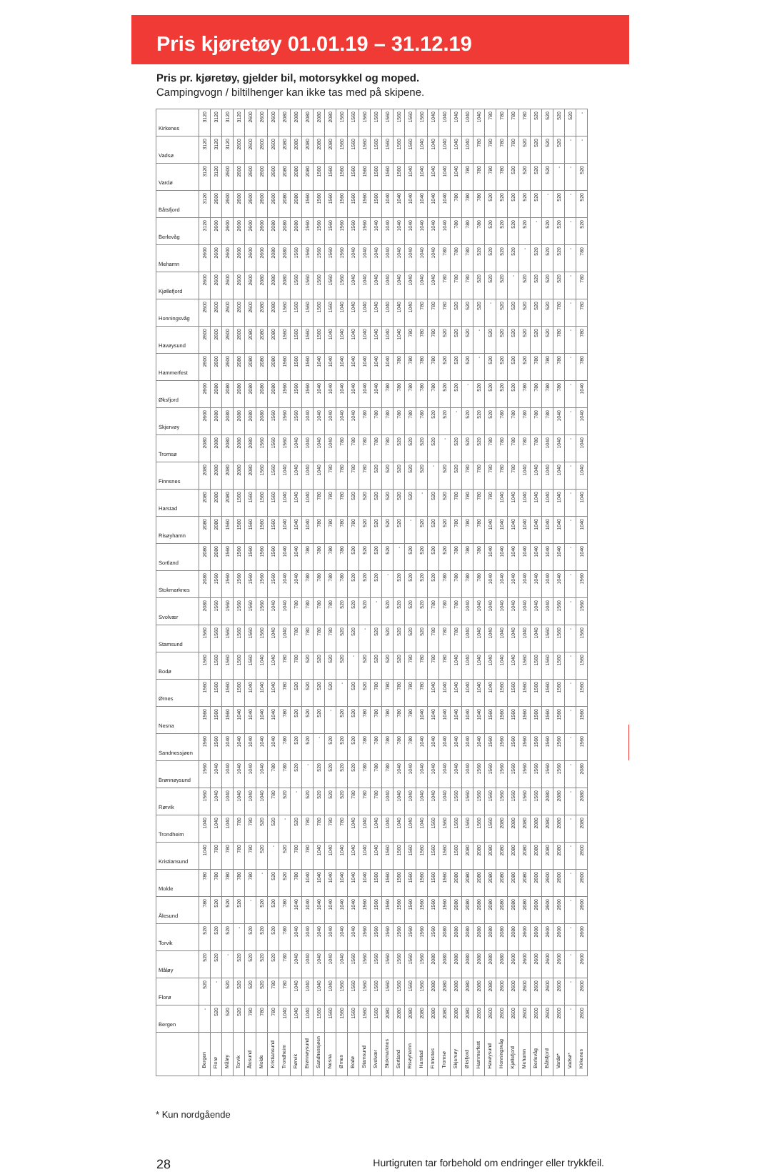Pris kjøretøy 01.01.19 – 31.12.19
Pris pr. kjøretøy, gjelder bil, motorsykkel og moped.
Campingvogn / biltilhenger kan ikke tas med på skipene.
| Kirkenes | 3120 | 3120 | 3120 | 3120 | 2600 | 2600 | 2600 | 2080 | 2080 | 2080 | 2080 | 2080 | 1560 | 1560 | 1560 | 1560 | 1560 | 1560 | 1560 | 1560 | 1040 | 1040 | 1040 | 1040 | 1040 | 780 | 780 | 780 | 780 | 520 | 520 | 520 | 520 | - |
| Vadsø | 3120 | 3120 | 3120 | 2600 | 2600 | 2600 | 2600 | 2080 | 2080 | 2080 | 2080 | 2080 | 1560 | 1560 | 1560 | 1560 | 1560 | 1560 | 1560 | 1040 | 1040 | 1040 | 1040 | 1040 | 780 | 780 | 780 | 780 | 520 | 520 | 520 | 520 | - | - |
| Vardø | 3120 | 3120 | 2600 | 2600 | 2600 | 2600 | 2600 | 2080 | 2080 | 2080 | 1560 | 1560 | 1560 | 1560 | 1560 | 1560 | 1560 | 1560 | 1040 | 1040 | 1040 | 1040 | 1040 | 780 | 780 | 780 | 780 | 520 | 520 | 520 | 520 | - | - | 520 |
| Båtsfjord | 3120 | 2600 | 2600 | 2600 | 2600 | 2600 | 2600 | 2080 | 2080 | 1560 | 1560 | 1560 | 1560 | 1560 | 1560 | 1560 | 1040 | 1040 | 1040 | 1040 | 1040 | 1040 | 780 | 780 | 780 | 520 | 520 | 520 | 520 | 520 | - | 520 | - | 520 |
| Berlevåg | 3120 | 2600 | 2600 | 2600 | 2600 | 2600 | 2080 | 2080 | 2080 | 1560 | 1560 | 1560 | 1560 | 1560 | 1560 | 1040 | 1040 | 1040 | 1040 | 1040 | 1040 | 1040 | 780 | 780 | 780 | 520 | 520 | 520 | 520 | - | 520 | 520 | - | 520 |
| Mehamn | 2600 | 2600 | 2600 | 2600 | 2600 | 2600 | 2080 | 2080 | 1560 | 1560 | 1560 | 1560 | 1560 | 1040 | 1040 | 1040 | 1040 | 1040 | 1040 | 1040 | 1040 | 780 | 780 | 780 | 520 | 520 | 520 | 520 | - | 520 | 520 | 520 | - | 780 |
| Kjøllefjord | 2600 | 2600 | 2600 | 2600 | 2600 | 2080 | 2080 | 2080 | 1560 | 1560 | 1560 | 1560 | 1560 | 1040 | 1040 | 1040 | 1040 | 1040 | 1040 | 1040 | 1040 | 780 | 780 | 780 | 520 | 520 | 520 | - | 520 | 520 | 520 | 520 | - | 780 |
| Honningsvåg | 2600 | 2600 | 2600 | 2600 | 2600 | 2080 | 2080 | 1560 | 1560 | 1560 | 1560 | 1560 | 1040 | 1040 | 1040 | 1040 | 1040 | 1040 | 1040 | 780 | 780 | 780 | 520 | 520 | 520 | - | 520 | 520 | 520 | 520 | 520 | 780 | - | 780 |
| Havøysund | 2600 | 2600 | 2600 | 2600 | 2080 | 2080 | 2080 | 1560 | 1560 | 1560 | 1560 | 1040 | 1040 | 1040 | 1040 | 1040 | 1040 | 1040 | 780 | 780 | 780 | 520 | 520 | 520 | - | 520 | 520 | 520 | 520 | 520 | 520 | 780 | - | 780 |
| Hammerfest | 2600 | 2600 | 2600 | 2080 | 2080 | 2080 | 2080 | 1560 | 1560 | 1560 | 1040 | 1040 | 1040 | 1040 | 1040 | 1040 | 1040 | 780 | 780 | 780 | 780 | 520 | 520 | 520 | - | 520 | 520 | 520 | 520 | 780 | 780 | 780 | - | 780 |
| Øksfjord | 2600 | 2080 | 2080 | 2080 | 2080 | 2080 | 2080 | 1560 | 1560 | 1560 | 1040 | 1040 | 1040 | 1040 | 1040 | 1040 | 780 | 780 | 780 | 780 | 780 | 520 | 520 | - | 520 | 520 | 520 | 520 | 780 | 780 | 780 | 780 | - | 1040 |
| Skjervøy | 2600 | 2080 | 2080 | 2080 | 2080 | 2080 | 1560 | 1560 | 1560 | 1040 | 1040 | 1040 | 1040 | 1040 | 780 | 780 | 780 | 780 | 780 | 780 | 520 | 520 | - | 520 | 520 | 520 | 780 | 780 | 780 | 780 | 780 | 1040 | - | 1040 |
| Tromsø | 2080 | 2080 | 2080 | 2080 | 2080 | 1560 | 1560 | 1560 | 1040 | 1040 | 1040 | 1040 | 780 | 780 | 780 | 780 | 780 | 520 | 520 | 520 | 520 | - | 520 | 520 | 520 | 780 | 780 | 780 | 780 | 780 | 1040 | 1040 | - | 1040 |
| Finnsnes | 2080 | 2080 | 2080 | 2080 | 2080 | 1560 | 1560 | 1040 | 1040 | 1040 | 1040 | 780 | 780 | 780 | 780 | 520 | 520 | 520 | 520 | 520 | - | 520 | 520 | 780 | 780 | 780 | 780 | 780 | 1040 | 1040 | 1040 | 1040 | - | 1040 |
| Harstad | 2080 | 2080 | 2080 | 1560 | 1560 | 1560 | 1560 | 1040 | 1040 | 1040 | 780 | 780 | 780 | 520 | 520 | 520 | 520 | 520 | 520 | - | 520 | 520 | 780 | 780 | 780 | 780 | 1040 | 1040 | 1040 | 1040 | 1040 | 1040 | - | 1040 |
| Risøyhamn | 2080 | 2080 | 1560 | 1560 | 1560 | 1560 | 1560 | 1040 | 1040 | 1040 | 780 | 780 | 780 | 780 | 520 | 520 | 520 | 520 | - | 520 | 520 | 520 | 780 | 780 | 780 | 1040 | 1040 | 1040 | 1040 | 1040 | 1040 | 1040 | - | 1040 |
| Sortland | 2080 | 2080 | 1560 | 1560 | 1560 | 1560 | 1560 | 1040 | 1040 | 780 | 780 | 780 | 780 | 520 | 520 | 520 | 520 | - | 520 | 520 | 520 | 520 | 780 | 780 | 780 | 1040 | 1040 | 1040 | 1040 | 1040 | 1040 | 1040 | - | 1040 |
| Stokmarknes | 2080 | 1560 | 1560 | 1560 | 1560 | 1560 | 1560 | 1040 | 1040 | 780 | 780 | 780 | 780 | 520 | 520 | 520 | - | 520 | 520 | 520 | 520 | 780 | 780 | 780 | 780 | 1040 | 1040 | 1040 | 1040 | 1040 | 1040 | 1040 | - | 1560 |
| Svolvær | 2080 | 1560 | 1560 | 1560 | 1560 | 1560 | 1040 | 1040 | 780 | 780 | 780 | 780 | 520 | 520 | 520 | - | 520 | 520 | 520 | 520 | 780 | 780 | 780 | 1040 | 1040 | 1040 | 1040 | 1040 | 1040 | 1040 | 1040 | 1560 | - | 1560 |
| Stamsund | 1560 | 1560 | 1560 | 1560 | 1560 | 1560 | 1040 | 1040 | 780 | 780 | 780 | 780 | 520 | 520 | - | 520 | 520 | 520 | 520 | 520 | 780 | 780 | 780 | 1040 | 1040 | 1040 | 1040 | 1040 | 1040 | 1040 | 1560 | 1560 | - | 1560 |
| Bodø | 1560 | 1560 | 1560 | 1560 | 1560 | 1040 | 1040 | 780 | 780 | 520 | 520 | 520 | 520 | - | 520 | 520 | 520 | 520 | 780 | 780 | 780 | 780 | 1040 | 1040 | 1040 | 1040 | 1040 | 1040 | 1560 | 1560 | 1560 | 1560 | - | 1560 |
| Ørnes | 1560 | 1560 | 1560 | 1560 | 1040 | 1040 | 1040 | 780 | 520 | 520 | 520 | 520 | - | 520 | 520 | 780 | 780 | 780 | 780 | 780 | 1040 | 1040 | 1040 | 1040 | 1040 | 1040 | 1560 | 1560 | 1560 | 1560 | 1560 | 1560 | - | 1560 |
| Nesna | 1560 | 1560 | 1560 | 1040 | 1040 | 1040 | 1040 | 780 | 520 | 520 | 520 | - | 520 | 520 | 780 | 780 | 780 | 780 | 780 | 1040 | 1040 | 1040 | 1040 | 1040 | 1040 | 1560 | 1560 | 1560 | 1560 | 1560 | 1560 | 1560 | - | 1560 |
| Sandnessjøen | 1560 | 1560 | 1040 | 1040 | 1040 | 1040 | 1040 | 780 | 520 | 520 | - | 520 | 520 | 520 | 780 | 780 | 780 | 780 | 780 | 1040 | 1040 | 1040 | 1040 | 1040 | 1040 | 1560 | 1560 | 1560 | 1560 | 1560 | 1560 | 1560 | - | 1560 |
| Brønnøysund | 1560 | 1040 | 1040 | 1040 | 1040 | 1040 | 780 | 780 | 520 | - | 520 | 520 | 520 | 520 | 780 | 780 | 780 | 1040 | 1040 | 1040 | 1040 | 1040 | 1040 | 1040 | 1560 | 1560 | 1560 | 1560 | 1560 | 1560 | 1560 | 1560 | - | 2080 |
| Rørvik | 1560 | 1040 | 1040 | 1040 | 1040 | 1040 | 780 | 520 | - | 520 | 520 | 520 | 520 | 780 | 780 | 780 | 1040 | 1040 | 1040 | 1040 | 1040 | 1040 | 1560 | 1560 | 1560 | 1560 | 1560 | 1560 | 1560 | 1560 | 2080 | 2080 | - | 2080 |
| Trondheim | 1040 | 1040 | 1040 | 780 | 780 | 520 | 520 | - | 520 | 780 | 780 | 780 | 780 | 1040 | 1040 | 1040 | 1040 | 1040 | 1040 | 1040 | 1560 | 1560 | 1560 | 1560 | 1560 | 1560 | 2080 | 2080 | 2080 | 2080 | 2080 | 2080 | - | 2080 |
| Kristiansund | 1040 | 780 | 780 | 780 | 780 | 520 | - | 520 | 780 | 780 | 1040 | 1040 | 1040 | 1040 | 1040 | 1040 | 1560 | 1560 | 1560 | 1560 | 1560 | 1560 | 1560 | 2080 | 2080 | 2080 | 2080 | 2080 | 2080 | 2080 | 2080 | 2080 | - | 2600 |
| Molde | 780 | 780 | 780 | 780 | 780 | - | 520 | 520 | 780 | 1040 | 1040 | 1040 | 1040 | 1040 | 1040 | 1560 | 1560 | 1560 | 1560 | 1560 | 1560 | 1560 | 2080 | 2080 | 2080 | 2080 | 2080 | 2080 | 2080 | 2600 | 2600 | 2600 | - | 2600 |
| Ålesund | 780 | 520 | 520 | 520 | - | 520 | 520 | 780 | 1040 | 1040 | 1040 | 1040 | 1040 | 1040 | 1560 | 1560 | 1560 | 1560 | 1560 | 1560 | 1560 | 1560 | 2080 | 2080 | 2080 | 2080 | 2080 | 2080 | 2080 | 2600 | 2600 | 2600 | - | 2600 |
| Torvik | 520 | 520 | 520 | - | 520 | 520 | 520 | 780 | 1040 | 1040 | 1040 | 1040 | 1040 | 1040 | 1560 | 1560 | 1560 | 1560 | 1560 | 1560 | 1560 | 2080 | 2080 | 2080 | 2080 | 2080 | 2080 | 2080 | 2600 | 2600 | 2600 | 2600 | - | 2600 |
| Måløy | 520 | 520 | - | 520 | 520 | 520 | 520 | 780 | 1040 | 1040 | 1040 | 1040 | 1040 | 1560 | 1560 | 1560 | 1560 | 1560 | 1560 | 1560 | 2080 | 2080 | 2080 | 2080 | 2080 | 2080 | 2080 | 2600 | 2600 | 2600 | 2600 | 2600 | - | 2600 |
| Florø | 520 | - | 520 | 520 | 520 | 520 | 780 | 780 | 1040 | 1040 | 1040 | 1040 | 1560 | 1560 | 1560 | 1560 | 1560 | 1560 | 1560 | 1560 | 2080 | 2080 | 2080 | 2080 | 2080 | 2080 | 2600 | 2600 | 2600 | 2600 | 2600 | 2600 | - | 2600 |
| Bergen | - | 520 | 520 | 520 | 780 | 780 | 780 | 1040 | 1040 | 1040 | 1560 | 1560 | 1560 | 1560 | 1560 | 1560 | 2080 | 2080 | 2080 | 2080 | 2080 | 2080 | 2080 | 2080 | 2600 | 2600 | 2600 | 2600 | 2600 | 2600 | 2600 | 2600 | - | 2600 |
| | Bergen | Florø | Måløy | Torvik | Ålesund | Molde | Kristiansund | Trondheim | Rørvik | Brønnøysund | Sandnessjøen | Nesna | Ørnes | Bodø | Stamsund | Svolvær | Stokmarknes | Sortland | Risøyhamn | Harstad | Finnsnes | Tromsø | Skjervøy | Øksfjord | Hammerfest | Havøysund | Honningsvåg | Kjøllefjord | Mehamn | Berlevåg | Båtsfjord | Vardø* | Vadsø* | Kirkenes |
* Kun nordgående
28 Hurtigruten tar forbehold om endringer eller trykkfeil.